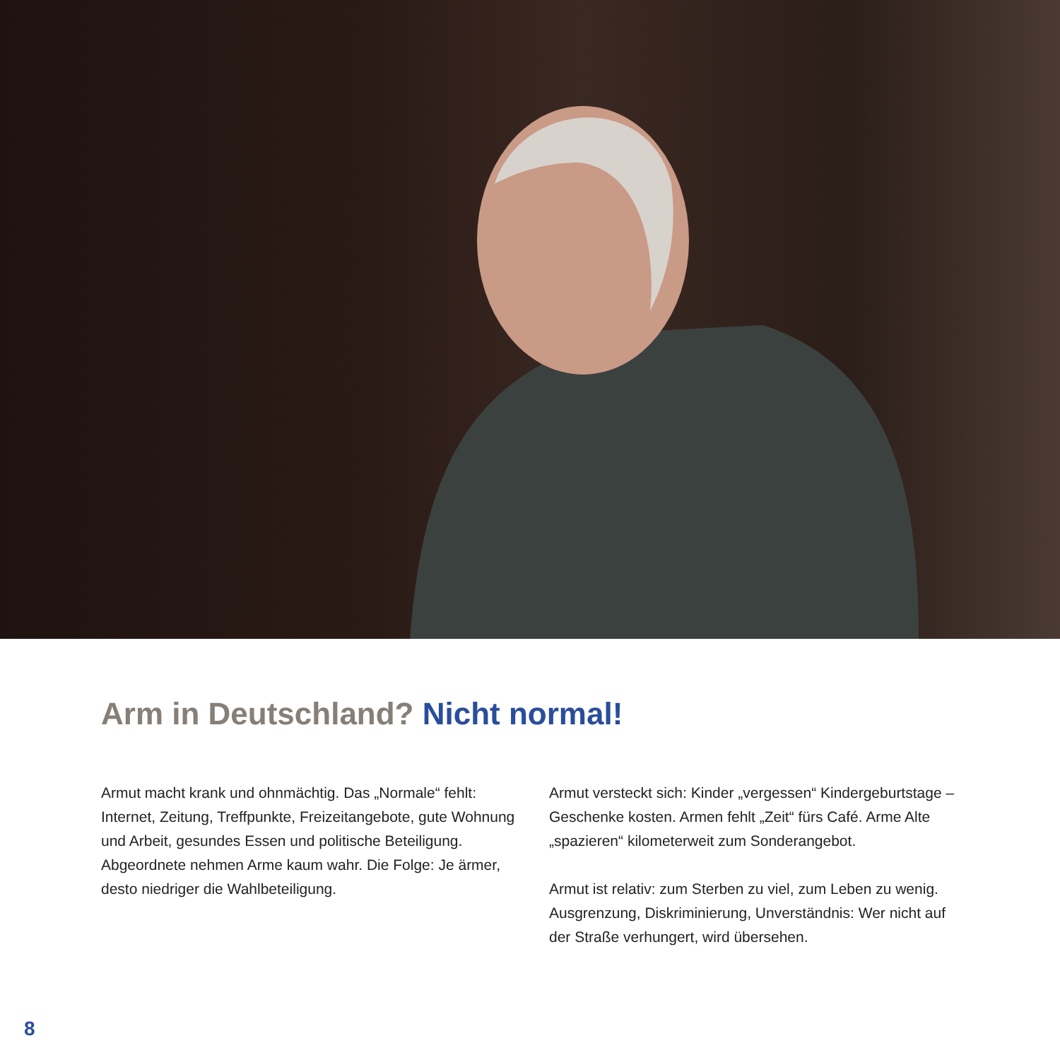Arm in Deutschland? Nicht normal!
Armut macht krank und ohnmächtig. Das „Normale“ fehlt: Internet, Zeitung, Treffpunkte, Freizeitangebote, gute Wohnung und Arbeit, gesundes Essen und politische Beteiligung. Abgeordnete nehmen Arme kaum wahr. Die Folge: Je ärmer, desto niedriger die Wahlbeteiligung.
Armut versteckt sich: Kinder „vergessen“ Kindergeburtstage – Geschenke kosten. Armen fehlt „Zeit“ fürs Café. Arme Alte „spazieren“ kilometerweit zum Sonderangebot.
Armut ist relativ: zum Sterben zu viel, zum Leben zu wenig. Ausgrenzung, Diskriminierung, Unverständnis: Wer nicht auf der Straße verhungert, wird übersehen.
8